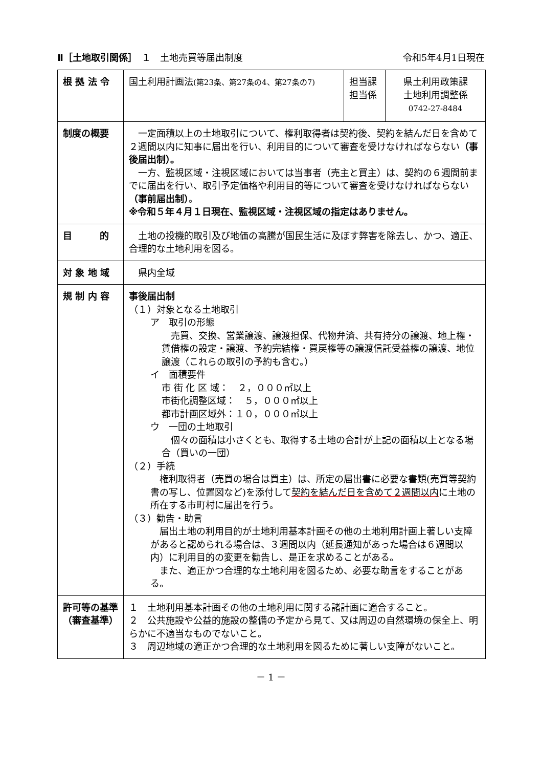Ⅱ［土地取引関係］　１　土地売買等届出制度 令和5年4月1日現在
| 根 拠 法 令 | 国土利用計画法 (第23条、第27条の4、第27条の7) | 担当課 担当係 | 県土利用政策課 土地利用調整係 0742-27-8484 |
| 制度の概要 | 一定面積以上の土地取引について、権利取得者は契約後、契約を結んだ日を含めて２週間以内に知事に届出を行い、利用目的について審査を受けなければならない （事後届出制）。 一方、監視区域・注視区域においては当事者（売主と買主）は、契約の６週間前までに届出を行い、取引予定価格や利用目的等について審査を受けなければならない （事前届出制） 。 ※令和５年４月１日現在、監視区域・注視区域の指定はありません。 | | |
| 目 的 | 土地の投機的取引及び地価の高騰が国民生活に及ぼす弊害を除去し、かつ、適正、合理的な土地利用を図る。 | | |
| 対 象 地 域 | 県内全域 | | |
| 規 制 内 容 | 事後届出制 （１）対象となる土地取引 ア 取引の形態 売買、交換、営業譲渡、譲渡担保、代物弁済、共有持分の譲渡、地上権・賃借権の設定・譲渡、予約完結権・買戻権等の譲渡信託受益権の譲渡、地位譲渡（これらの取引の予約も含む。） イ 面積要件 市 街 化 区 域： ２，０００㎡以上 市街化調整区域： ５，０００㎡以上 都市計画区域外：１０，０００㎡以上 ウ 一団の土地取引 個々の面積は小さくとも、取得する土地の合計が上記の面積以上となる場合（買いの一団） （２）手続 権利取得者（売買の場合は買主）は、所定の届出書に必要な書類(売買等契約書の写し、位置図など)を添付して 契約を結んだ日を含めて２週間以内 に土地の所在する市町村に届出を行う。 （３）勧告・助言 届出土地の利用目的が土地利用基本計画その他の土地利用計画上著しい支障があると認められる場合は、３週間以内（延長通知があった場合は６週間以内）に利用目的の変更を勧告し、是正を求めることがある。 また、適正かつ合理的な土地利用を図るため、必要な助言をすることがある。 | | |
| 許可等の基準 （審査基準） | １ 土地利用基本計画その他の土地利用に関する諸計画に適合すること。 ２ 公共施設や公益的施設の整備の予定から見て、又は周辺の自然環境の保全上、明らかに不適当なものでないこと。 ３ 周辺地域の適正かつ合理的な土地利用を図るために著しい支障がないこと。 | | |
－ 1 －